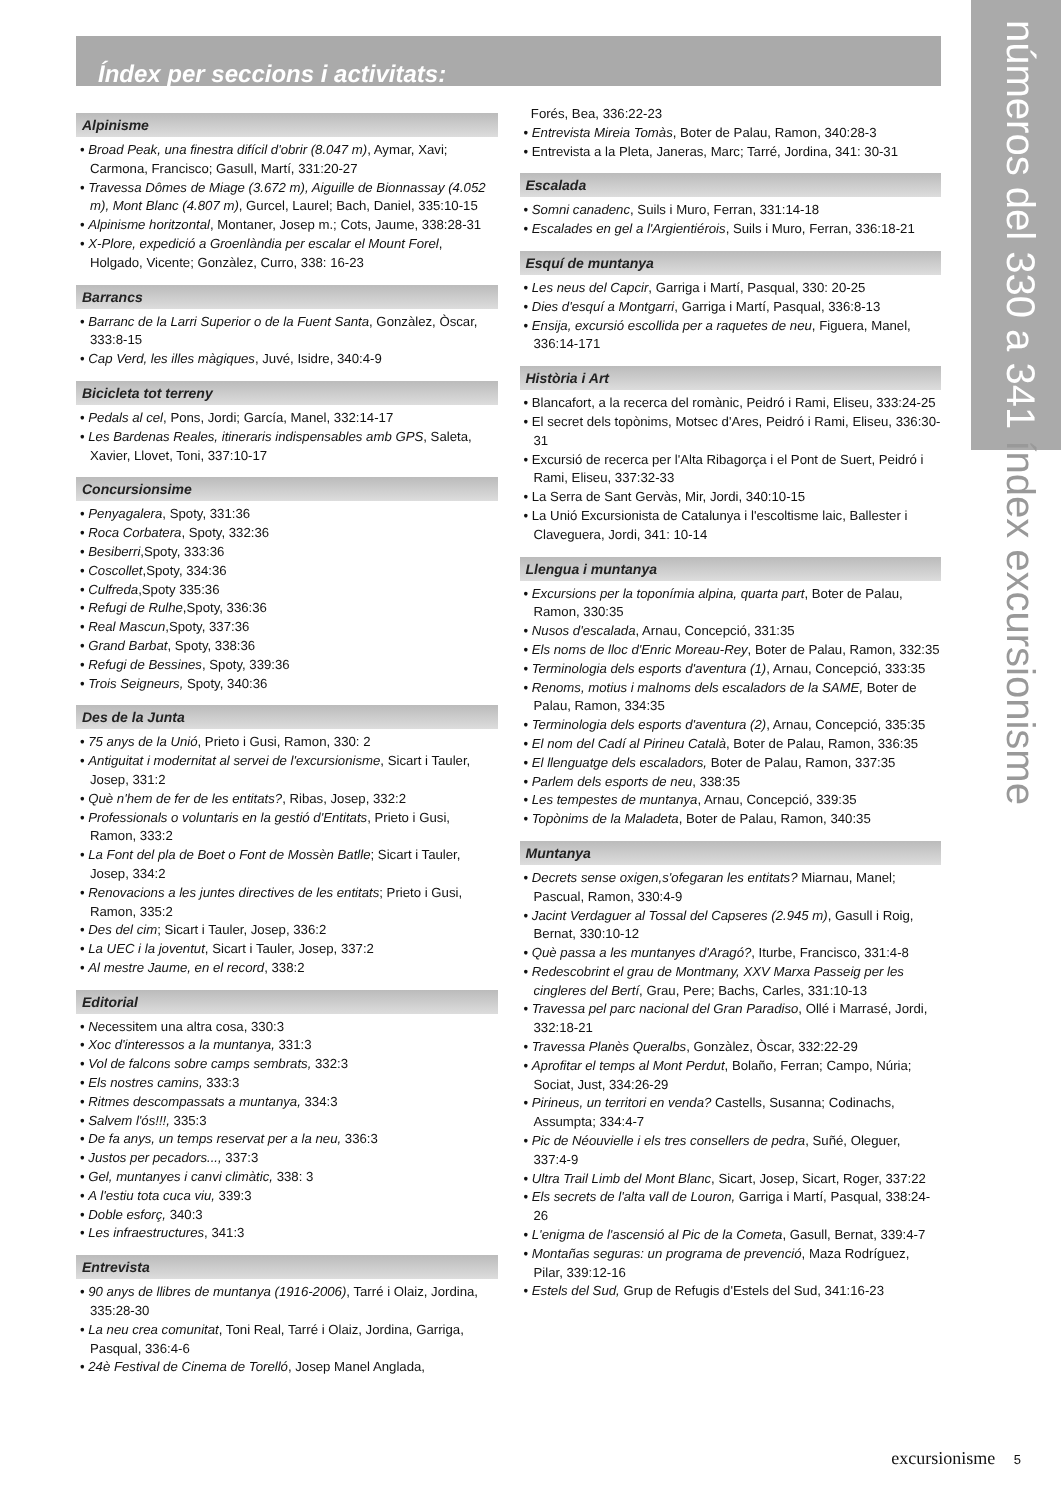números del 330 a 341 índex excursionisme
Índex per seccions i activitats:
Alpinisme
• Broad Peak, una finestra difícil d'obrir (8.047 m), Aymar, Xavi; Carmona, Francisco; Gasull, Martí, 331:20-27
• Travessa Dômes de Miage (3.672 m), Aiguille de Bionnassay (4.052 m), Mont Blanc (4.807 m), Gurcel, Laurel; Bach, Daniel, 335:10-15
• Alpinisme horitzontal, Montaner, Josep m.; Cots, Jaume, 338:28-31
• X-Plore, expedició a Groenlàndia per escalar el Mount Forel, Holgado, Vicente; Gonzàlez, Curro, 338: 16-23
Barrancs
• Barranc de la Larri Superior o de la Fuent Santa, Gonzàlez, Òscar, 333:8-15
• Cap Verd, les illes màgiques, Juvé, Isidre, 340:4-9
Bicicleta tot terreny
• Pedals al cel, Pons, Jordi; García, Manel, 332:14-17
• Les Bardenas Reales, itineraris indispensables amb GPS, Saleta, Xavier, Llovet, Toni, 337:10-17
Concursionsime
• Penyagalera, Spoty, 331:36
• Roca Corbatera, Spoty, 332:36
• Besiberri,Spoty, 333:36
• Coscollet,Spoty, 334:36
• Culfreda,Spoty 335:36
• Refugi de Rulhe,Spoty, 336:36
• Real Mascun,Spoty, 337:36
• Grand Barbat, Spoty, 338:36
• Refugi de Bessines, Spoty, 339:36
• Trois Seigneurs, Spoty, 340:36
Des de la Junta
• 75 anys de la Unió, Prieto i Gusi, Ramon, 330: 2
• Antiguitat i modernitat al servei de l'excursionisme, Sicart i Tauler, Josep, 331:2
• Què n'hem de fer de les entitats?, Ribas, Josep, 332:2
• Professionals o voluntaris en la gestió d'Entitats, Prieto i Gusi, Ramon, 333:2
• La Font del pla de Boet o Font de Mossèn Batlle; Sicart i Tauler, Josep, 334:2
• Renovacions a les juntes directives de les entitats; Prieto i Gusi, Ramon, 335:2
• Des del cim; Sicart i Tauler, Josep, 336:2
• La UEC i la joventut, Sicart i Tauler, Josep, 337:2
• Al mestre Jaume, en el record, 338:2
Editorial
• Necessitem una altra cosa, 330:3
• Xoc d'interessos a la muntanya, 331:3
• Vol de falcons sobre camps sembrats, 332:3
• Els nostres camins, 333:3
• Ritmes descompassats a muntanya, 334:3
• Salvem l'ós!!!, 335:3
• De fa anys, un temps reservat per a la neu, 336:3
• Justos per pecadors..., 337:3
• Gel, muntanyes i canvi climàtic, 338: 3
• A l'estiu tota cuca viu, 339:3
• Doble esforç, 340:3
• Les infraestructures, 341:3
Entrevista
• 90 anys de llibres de muntanya (1916-2006), Tarré i Olaiz, Jordina, 335:28-30
• La neu crea comunitat, Toni Real, Tarré i Olaiz, Jordina, Garriga, Pasqual, 336:4-6
• 24è Festival de Cinema de Torelló, Josep Manel Anglada,
Forés, Bea, 336:22-23
• Entrevista Mireia Tomàs, Boter de Palau, Ramon, 340:28-3
• Entrevista a la Pleta, Janeras, Marc; Tarré, Jordina, 341: 30-31
Escalada
• Somni canadenc, Suils i Muro, Ferran, 331:14-18
• Escalades en gel a l'Argientiérois, Suils i Muro, Ferran, 336:18-21
Esquí de muntanya
• Les neus del Capcir, Garriga i Martí, Pasqual, 330: 20-25
• Dies d'esquí a Montgarri, Garriga i Martí, Pasqual, 336:8-13
• Ensija, excursió escollida per a raquetes de neu, Figuera, Manel, 336:14-171
Història i Art
• Blancafort, a la recerca del romànic, Peidró i Rami, Eliseu, 333:24-25
• El secret dels topònims, Motsec d'Ares, Peidró i Rami, Eliseu, 336:30-31
• Excursió de recerca per l'Alta Ribagorça i el Pont de Suert, Peidró i Rami, Eliseu, 337:32-33
• La Serra de Sant Gervàs, Mir, Jordi, 340:10-15
• La Unió Excursionista de Catalunya i l'escoltisme laic, Ballester i Claveguera, Jordi, 341: 10-14
Llengua i muntanya
• Excursions per la toponímia alpina, quarta part, Boter de Palau, Ramon, 330:35
• Nusos d'escalada, Arnau, Concepció, 331:35
• Els noms de lloc d'Enric Moreau-Rey, Boter de Palau, Ramon, 332:35
• Terminologia dels esports d'aventura (1), Arnau, Concepció, 333:35
• Renoms, motius i malnoms dels escaladors de la SAME, Boter de Palau, Ramon, 334:35
• Terminologia dels esports d'aventura (2), Arnau, Concepció, 335:35
• El nom del Cadí al Pirineu Català, Boter de Palau, Ramon, 336:35
• El llenguatge dels escaladors, Boter de Palau, Ramon, 337:35
• Parlem dels esports de neu, 338:35
• Les tempestes de muntanya, Arnau, Concepció, 339:35
• Topònims de la Maladeta, Boter de Palau, Ramon, 340:35
Muntanya
• Decrets sense oxigen,s'ofegaran les entitats? Miarnau, Manel; Pascual, Ramon, 330:4-9
• Jacint Verdaguer al Tossal del Capseres (2.945 m), Gasull i Roig, Bernat, 330:10-12
• Què passa a les muntanyes d'Aragó?, Iturbe, Francisco, 331:4-8
• Redescobrint el grau de Montmany, XXV Marxa Passeig per les cingleres del Bertí, Grau, Pere; Bachs, Carles, 331:10-13
• Travessa pel parc nacional del Gran Paradiso, Ollé i Marrasé, Jordi, 332:18-21
• Travessa Planès Queralbs, Gonzàlez, Òscar, 332:22-29
• Aprofitar el temps al Mont Perdut, Bolaño, Ferran; Campo, Núria; Sociat, Just, 334:26-29
• Pirineus, un territori en venda? Castells, Susanna; Codinachs, Assumpta; 334:4-7
• Pic de Néouvielle i els tres consellers de pedra, Suñé, Oleguer, 337:4-9
• Ultra Trail Limb del Mont Blanc, Sicart, Josep, Sicart, Roger, 337:22
• Els secrets de l'alta vall de Louron, Garriga i Martí, Pasqual, 338:24-26
• L'enigma de l'ascensió al Pic de la Cometa, Gasull, Bernat, 339:4-7
• Montañas seguras: un programa de prevenció, Maza Rodríguez, Pilar, 339:12-16
• Estels del Sud, Grup de Refugis d'Estels del Sud, 341:16-23
excursionisme 5